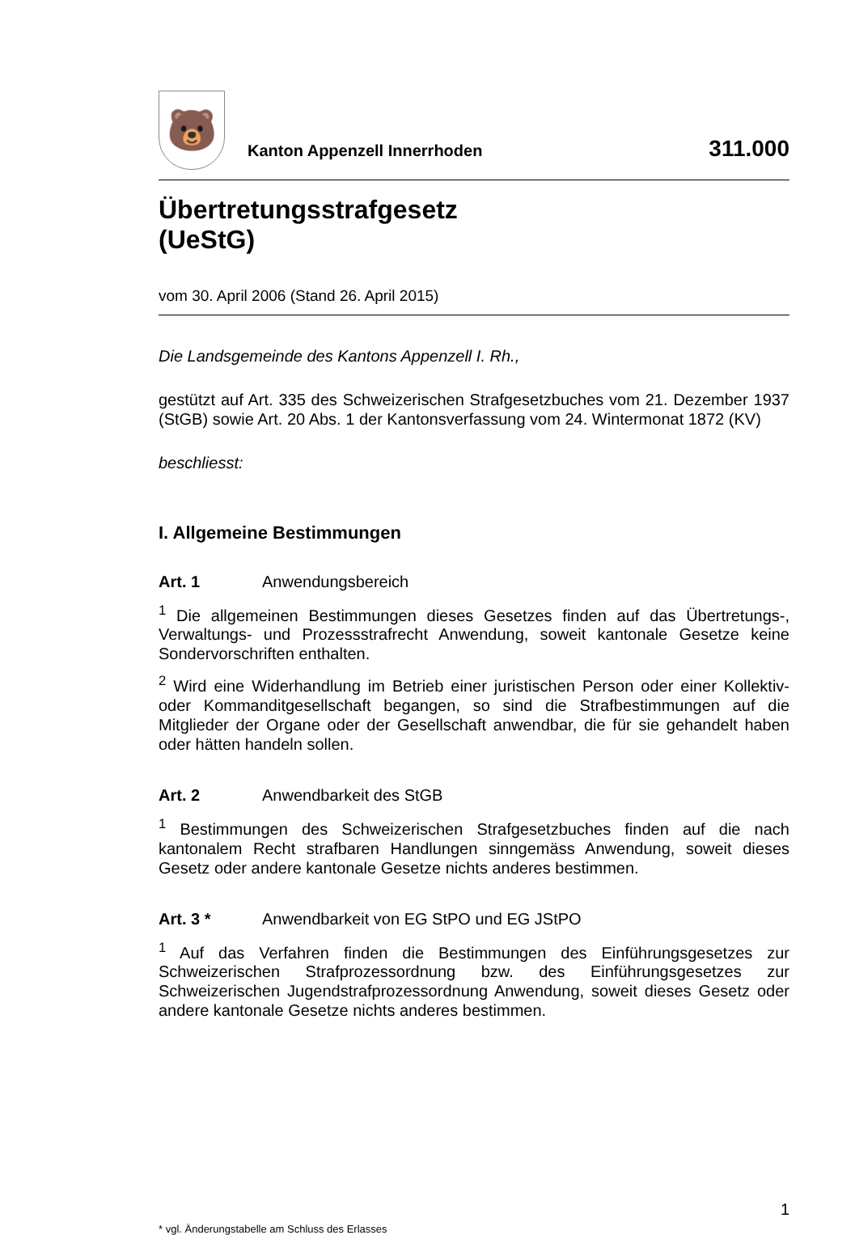🐻
Kanton Appenzell Innerrhoden
311.000
Übertretungsstrafgesetz
(UeStG)
vom 30. April 2006 (Stand 26. April 2015)
Die Landsgemeinde des Kantons Appenzell I. Rh.,
gestützt auf Art. 335 des Schweizerischen Strafgesetzbuches vom 21. Dezember 1937 (StGB) sowie Art. 20 Abs. 1 der Kantonsverfassung vom 24. Wintermonat 1872 (KV)
beschliesst:
I. Allgemeine Bestimmungen
Art. 1 Anwendungsbereich
<sup>1</sup> Die allgemeinen Bestimmungen dieses Gesetzes finden auf das Übertretungs-, Verwaltungs- und Prozessstrafrecht Anwendung, soweit kantonale Gesetze keine Sondervorschriften enthalten.
<sup>2</sup> Wird eine Widerhandlung im Betrieb einer juristischen Person oder einer Kollektiv- oder Kommanditgesellschaft begangen, so sind die Strafbestimmungen auf die Mitglieder der Organe oder der Gesellschaft anwendbar, die für sie gehandelt haben oder hätten handeln sollen.
Art. 2 Anwendbarkeit des StGB
<sup>1</sup> Bestimmungen des Schweizerischen Strafgesetzbuches finden auf die nach kantonalem Recht strafbaren Handlungen sinngemäss Anwendung, soweit dieses Gesetz oder andere kantonale Gesetze nichts anderes bestimmen.
Art. 3 * Anwendbarkeit von EG StPO und EG JStPO
<sup>1</sup> Auf das Verfahren finden die Bestimmungen des Einführungsgesetzes zur Schweizerischen Strafprozessordnung bzw. des Einführungsgesetzes zur Schweizerischen Jugendstrafprozessordnung Anwendung, soweit dieses Gesetz oder andere kantonale Gesetze nichts anderes bestimmen.
1
* vgl. Änderungstabelle am Schluss des Erlasses